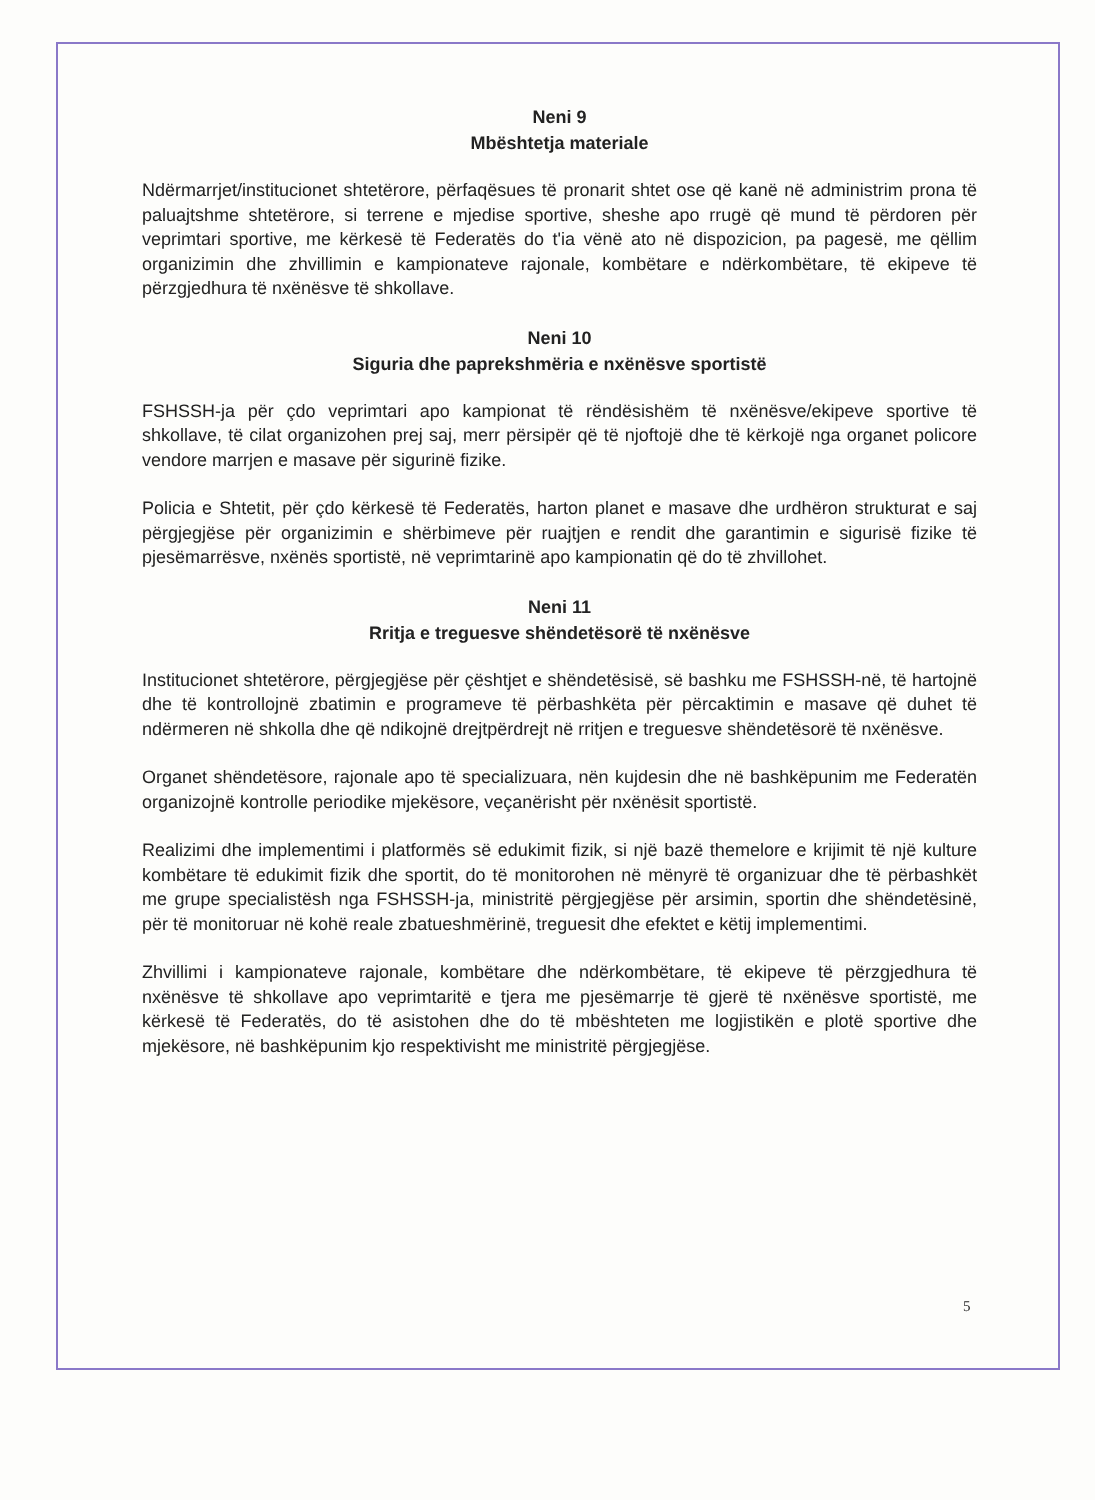Neni 9
Mbështetja materiale
Ndërmarrjet/institucionet shtetërore, përfaqësues të pronarit shtet ose që kanë në administrim prona të paluajtshme shtetërore, si terrene e mjedise sportive, sheshe apo rrugë që mund të përdoren për veprimtari sportive, me kërkesë të Federatës do t'ia vënë ato në dispozicion, pa pagesë, me qëllim organizimin dhe zhvillimin e kampionateve rajonale, kombëtare e ndërkombëtare, të ekipeve të përzgjedhura të nxënësve të shkollave.
Neni 10
Siguria dhe paprekshmëria e nxënësve sportistë
FSHSSH-ja për çdo veprimtari apo kampionat të rëndësishëm të nxënësve/ekipeve sportive të shkollave, të cilat organizohen prej saj, merr përsipër që të njoftojë dhe të kërkojë nga organet policore vendore marrjen e masave për sigurinë fizike.
Policia e Shtetit, për çdo kërkesë të Federatës, harton planet e masave dhe urdhëron strukturat e saj përgjegjëse për organizimin e shërbimeve për ruajtjen e rendit dhe garantimin e sigurisë fizike të pjesëmarrësve, nxënës sportistë, në veprimtarinë apo kampionatin që do të zhvillohet.
Neni 11
Rritja e treguesve shëndetësorë të nxënësve
Institucionet shtetërore, përgjegjëse për çështjet e shëndetësisë, së bashku me FSHSSH-në, të hartojnë dhe të kontrollojnë zbatimin e programeve të përbashkëta për përcaktimin e masave që duhet të ndërmeren në shkolla dhe që ndikojnë drejtpërdrejt në rritjen e treguesve shëndetësorë të nxënësve.
Organet shëndetësore, rajonale apo të specializuara, nën kujdesin dhe në bashkëpunim me Federatën organizojnë kontrolle periodike mjekësore, veçanërisht për nxënësit sportistë.
Realizimi dhe implementimi i platformës së edukimit fizik, si një bazë themelore e krijimit të një kulture kombëtare të edukimit fizik dhe sportit, do të monitorohen në mënyrë të organizuar dhe të përbashkët me grupe specialistësh nga FSHSSH-ja, ministritë përgjegjëse për arsimin, sportin dhe shëndetësinë, për të monitoruar në kohë reale zbatueshmërinë, treguesit dhe efektet e këtij implementimi.
Zhvillimi i kampionateve rajonale, kombëtare dhe ndërkombëtare, të ekipeve të përzgjedhura të nxënësve të shkollave apo veprimtaritë e tjera me pjesëmarrje të gjerë të nxënësve sportistë, me kërkesë të Federatës, do të asistohen dhe do të mbështeten me logjistikën e plotë sportive dhe mjekësore, në bashkëpunim kjo respektivisht me ministritë përgjegjëse.
5